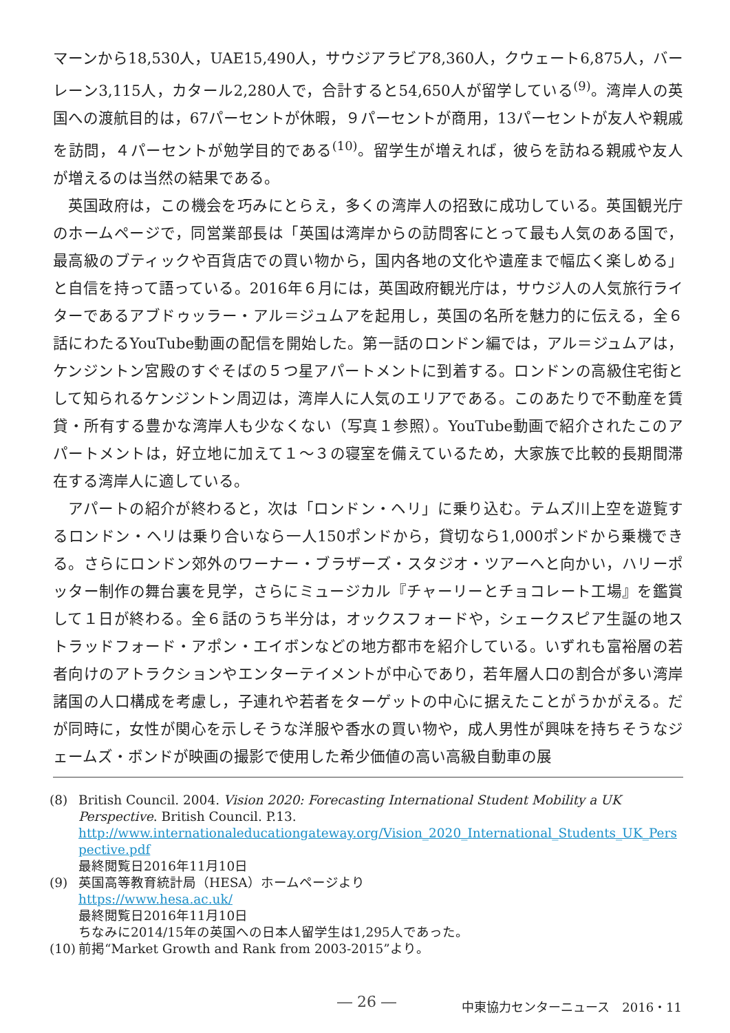マーンから18,530人，UAE15,490人，サウジアラビア8,360人，クウェート6,875人，バーレーン3,115人，カタール2,280人で，合計すると54,650人が留学している<sup>(9)</sup>。湾岸人の英国への渡航目的は，67パーセントが休暇，９パーセントが商用，13パーセントが友人や親戚を訪問，４パーセントが勉学目的である<sup>(10)</sup>。留学生が増えれば，彼らを訪ねる親戚や友人が増えるのは当然の結果である。
英国政府は，この機会を巧みにとらえ，多くの湾岸人の招致に成功している。英国観光庁のホームページで，同営業部長は「英国は湾岸からの訪問客にとって最も人気のある国で，最高級のブティックや百貨店での買い物から，国内各地の文化や遺産まで幅広く楽しめる」と自信を持って語っている。2016年６月には，英国政府観光庁は，サウジ人の人気旅行ライターであるアブドゥッラー・アル＝ジュムアを起用し，英国の名所を魅力的に伝える，全６話にわたるYouTube動画の配信を開始した。第一話のロンドン編では，アル＝ジュムアは，ケンジントン宮殿のすぐそばの５つ星アパートメントに到着する。ロンドンの高級住宅街として知られるケンジントン周辺は，湾岸人に人気のエリアである。このあたりで不動産を賃貸・所有する豊かな湾岸人も少なくない（写真１参照）。YouTube動画で紹介されたこのアパートメントは，好立地に加えて１～３の寝室を備えているため，大家族で比較的長期間滞在する湾岸人に適している。
アパートの紹介が終わると，次は「ロンドン・ヘリ」に乗り込む。テムズ川上空を遊覧するロンドン・ヘリは乗り合いなら一人150ポンドから，貸切なら1,000ポンドから乗機できる。さらにロンドン郊外のワーナー・ブラザーズ・スタジオ・ツアーへと向かい，ハリーポッター制作の舞台裏を見学，さらにミュージカル『チャーリーとチョコレート工場』を鑑賞して１日が終わる。全６話のうち半分は，オックスフォードや，シェークスピア生誕の地ストラッドフォード・アポン・エイボンなどの地方都市を紹介している。いずれも富裕層の若者向けのアトラクションやエンターテイメントが中心であり，若年層人口の割合が多い湾岸諸国の人口構成を考慮し，子連れや若者をターゲットの中心に据えたことがうかがえる。だが同時に，女性が関心を示しそうな洋服や香水の買い物や，成人男性が興味を持ちそうなジェームズ・ボンドが映画の撮影で使用した希少価値の高い高級自動車の展
(8) British Council. 2004. Vision 2020: Forecasting International Student Mobility a UK Perspective. British Council. P.13.
http://www.internationaleducationgateway.org/Vision_2020_International_Students_UK_Perspective.pdf
最終閲覧日2016年11月10日
(9) 英国高等教育統計局（HESA）ホームページより
https://www.hesa.ac.uk/
最終閲覧日2016年11月10日
ちなみに2014/15年の英国への日本人留学生は1,295人であった。
(10)
前掲“Market Growth and Rank from 2003-2015”より。
― 26 ― 中東協力センターニュース　2016・11